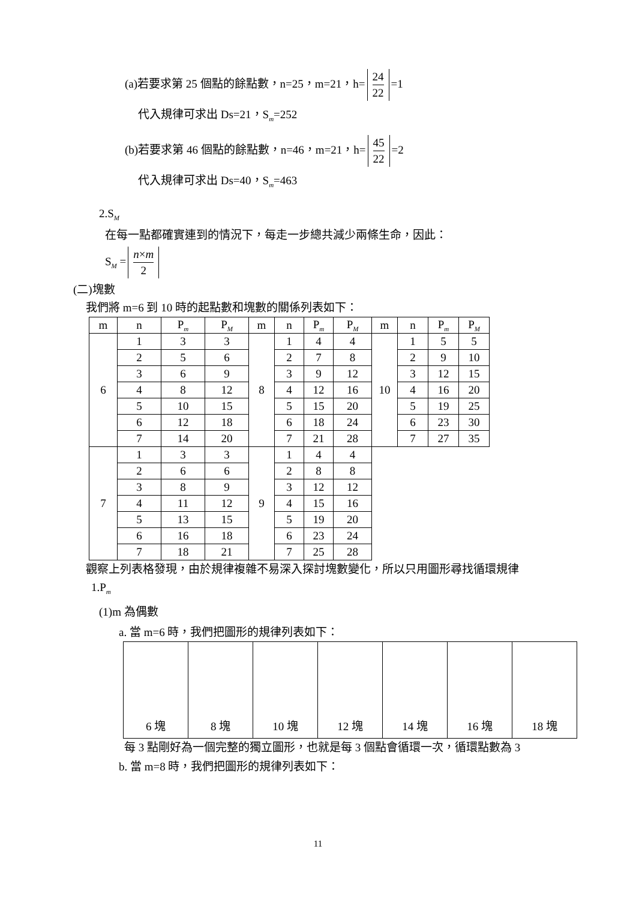(a)若要求第 25 個點的餘點數，n=25，m=21，h= 24 22 =1
代入規律可求出 Ds=21，S<sub>m</sub>=252
(b)若要求第 46 個點的餘點數，n=46，m=21，h= 45 22 =2
代入規律可求出 Ds=40，S<sub>m</sub>=463
2.S<sub>M</sub>
在每一點都確實連到的情況下，每走一步總共減少兩條生命，因此：
S<sub>M</sub> = n×m 2
(二)塊數
我們將 m=6 到 10 時的起點數和塊數的關係列表如下：
| m | n | P<sub>m</sub> | P<sub>M</sub> | m | n | P<sub>m</sub> | P<sub>M</sub> | m | n | P<sub>m</sub> | P<sub>M</sub> |
| --- | --- | --- | --- | --- | --- | --- | --- | --- | --- | --- | --- |
| 6 | 1 | 3 | 3 | 8 | 1 | 4 | 4 | 10 | 1 | 5 | 5 |
| | 2 | 5 | 6 | | 2 | 7 | 8 | | 2 | 9 | 10 |
| | 3 | 6 | 9 | | 3 | 9 | 12 | | 3 | 12 | 15 |
| | 4 | 8 | 12 | | 4 | 12 | 16 | | 4 | 16 | 20 |
| | 5 | 10 | 15 | | 5 | 15 | 20 | | 5 | 19 | 25 |
| | 6 | 12 | 18 | | 6 | 18 | 24 | | 6 | 23 | 30 |
| | 7 | 14 | 20 | | 7 | 21 | 28 | | 7 | 27 | 35 |
| 7 | 1 | 3 | 3 | 9 | 1 | 4 | 4 | | | | |
| | 2 | 6 | 6 | | 2 | 8 | 8 | | | | |
| | 3 | 8 | 9 | | 3 | 12 | 12 | | | | |
| | 4 | 11 | 12 | | 4 | 15 | 16 | | | | |
| | 5 | 13 | 15 | | 5 | 19 | 20 | | | | |
| | 6 | 16 | 18 | | 6 | 23 | 24 | | | | |
| | 7 | 18 | 21 | | 7 | 25 | 28 | | | | |
觀察上列表格發現，由於規律複雜不易深入探討塊數變化，所以只用圖形尋找循環規律
1.P<sub>m</sub>
(1)m 為偶數
a. 當 m=6 時，我們把圖形的規律列表如下：
6 塊 8 塊 10 塊 12 塊 14 塊 16 塊 18 塊
每 3 點剛好為一個完整的獨立圖形，也就是每 3 個點會循環一次，循環點數為 3
b. 當 m=8 時，我們把圖形的規律列表如下：
11